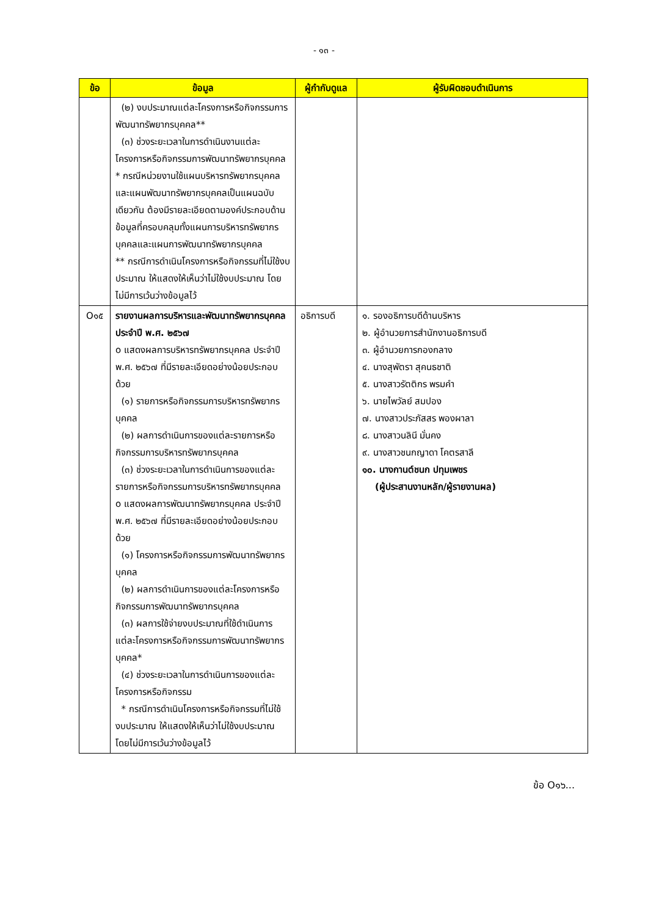- ๑๓ -
| ข้อ | ข้อมูล | ผู้กำกับดูแล | ผู้รับผิดชอบดำเนินการ |
| --- | --- | --- | --- |
| | (๒) งบประมาณแต่ละโครงการหรือกิจกรรมการพัฒนาทรัพยากรบุคคล** (๓) ช่วงระยะเวลาในการดำเนินงานแต่ละโครงการหรือกิจกรรมการพัฒนาทรัพยากรบุคคล * กรณีหน่วยงานใช้แผนบริหารทรัพยากรบุคคล และแผนพัฒนาทรัพยากรบุคคลเป็นแผนฉบับเดียวกัน ต้องมีรายละเอียดตามองค์ประกอบด้านข้อมูลที่ครอบคลุมทั้งแผนการบริหารทรัพยากรบุคคลและแผนการพัฒนาทรัพยากรบุคคล ** กรณีการดำเนินโครงการหรือกิจกรรมที่ไม่ใช้งบประมาณ ให้แสดงให้เห็นว่าไม่ใช้งบประมาณ โดยไม่มีการเว้นว่างข้อมูลไว้ | | |
| O๑๕ | รายงานผลการบริหารและพัฒนาทรัพยากรบุคคลประจำปี พ.ศ. ๒๕๖๗ o แสดงผลการบริหารทรัพยากรบุคคล ประจำปี พ.ศ. ๒๕๖๗ ที่มีรายละเอียดอย่างน้อยประกอบด้วย (๑) รายการหรือกิจกรรมการบริหารทรัพยากรบุคคล (๒) ผลการดำเนินการของแต่ละรายการหรือกิจกรรมการบริหารทรัพยากรบุคคล (๓) ช่วงระยะเวลาในการดำเนินการของแต่ละรายการหรือกิจกรรมการบริหารทรัพยากรบุคคล o แสดงผลการพัฒนาทรัพยากรบุคคล ประจำปี พ.ศ. ๒๕๖๗ ที่มีรายละเอียดอย่างน้อยประกอบด้วย (๑) โครงการหรือกิจกรรมการพัฒนาทรัพยากรบุคคล (๒) ผลการดำเนินการของแต่ละโครงการหรือกิจกรรมการพัฒนาทรัพยากรบุคคล (๓) ผลการใช้จ่ายงบประมาณที่ใช้ดำเนินการแต่ละโครงการหรือกิจกรรมการพัฒนาทรัพยากรบุคคล* (๔) ช่วงระยะเวลาในการดำเนินการของแต่ละโครงการหรือกิจกรรม * กรณีการดำเนินโครงการหรือกิจกรรมที่ไม่ใช้งบประมาณ ให้แสดงให้เห็นว่าไม่ใช้งบประมาณ โดยไม่มีการเว้นว่างข้อมูลไว้ | อธิการบดี | ๑. รองอธิการบดีด้านบริหาร ๒. ผู้อำนวยการสำนักงานอธิการบดี ๓. ผู้อำนวยการกองกลาง ๔. นางสุพัตรา สุคนธชาติ ๕. นางสาวรัตติกร พรมคำ ๖. นายไพวัลย์ สมปอง ๗. นางสาวประภัสสร พองผาลา ๘. นางสาวนลินี มั่นคง ๙. นางสาวชนกญาดา โคตรสาลี ๑๐. นางกานต์ชนก ปทุมเพชร (ผู้ประสานงานหลัก/ผู้รายงานผล) |
ข้อ O๑๖...